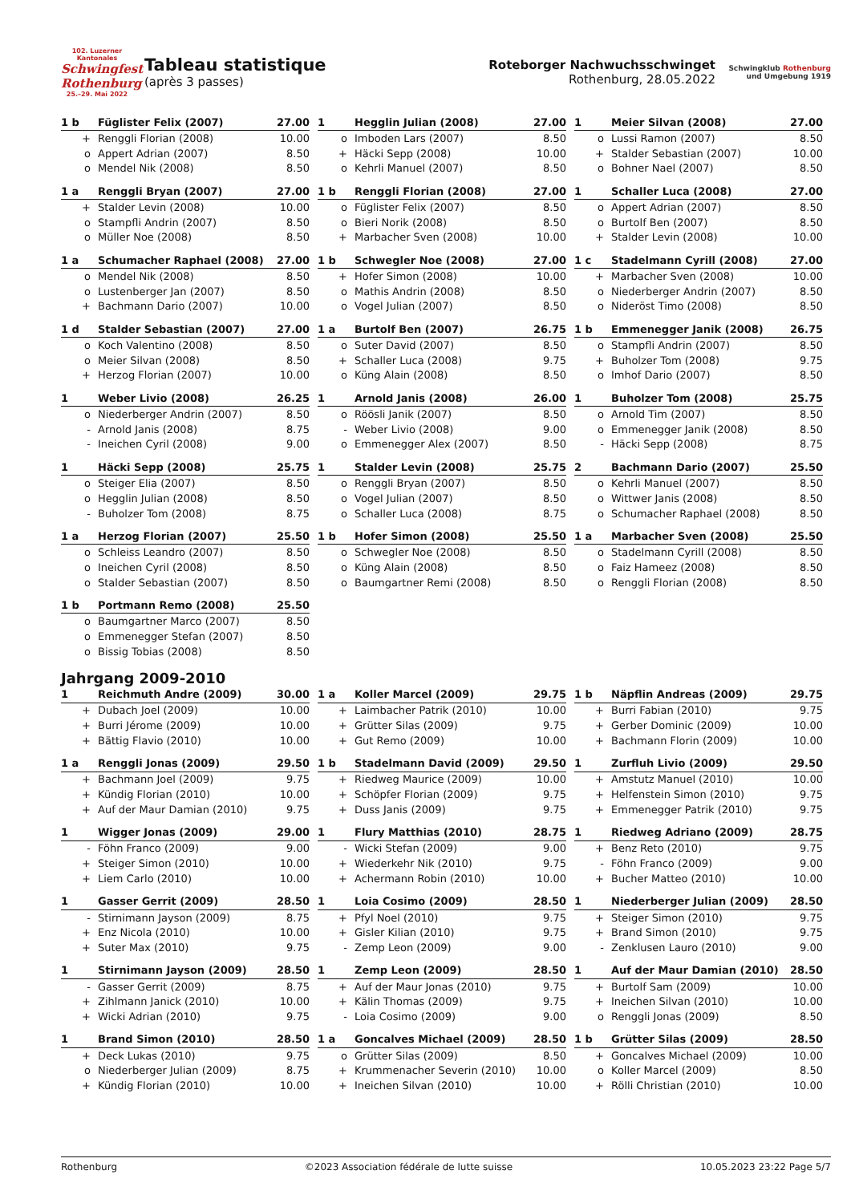102. Luzerner Kantonales
Schwingfest Rothenburg
25.–29. Mai 2022
Tableau statistique
(après 3 passes)
Roteborger Nachwuchsschwinget
Rothenburg, 28.05.2022
Schwingklub Rothenburg
und Umgebung 1919
| 1 b | Füglister Felix (2007) | 27.00 |
| + | Renggli Florian (2008) | 10.00 |
| o | Appert Adrian (2007) | 8.50 |
| o | Mendel Nik (2008) | 8.50 |
| 1 | Hegglin Julian (2008) | 27.00 |
| o | Imboden Lars (2007) | 8.50 |
| + | Häcki Sepp (2008) | 10.00 |
| o | Kehrli Manuel (2007) | 8.50 |
| 1 | Meier Silvan (2008) | 27.00 |
| o | Lussi Ramon (2007) | 8.50 |
| + | Stalder Sebastian (2007) | 10.00 |
| o | Bohner Nael (2007) | 8.50 |
| 1 a | Renggli Bryan (2007) | 27.00 |
| + | Stalder Levin (2008) | 10.00 |
| o | Stampfli Andrin (2007) | 8.50 |
| o | Müller Noe (2008) | 8.50 |
| 1 b | Renggli Florian (2008) | 27.00 |
| o | Füglister Felix (2007) | 8.50 |
| o | Bieri Norik (2008) | 8.50 |
| + | Marbacher Sven (2008) | 10.00 |
| 1 | Schaller Luca (2008) | 27.00 |
| o | Appert Adrian (2007) | 8.50 |
| o | Burtolf Ben (2007) | 8.50 |
| + | Stalder Levin (2008) | 10.00 |
| 1 a | Schumacher Raphael (2008) | 27.00 |
| o | Mendel Nik (2008) | 8.50 |
| o | Lustenberger Jan (2007) | 8.50 |
| + | Bachmann Dario (2007) | 10.00 |
| 1 b | Schwegler Noe (2008) | 27.00 |
| + | Hofer Simon (2008) | 10.00 |
| o | Mathis Andrin (2008) | 8.50 |
| o | Vogel Julian (2007) | 8.50 |
| 1 c | Stadelmann Cyrill (2008) | 27.00 |
| + | Marbacher Sven (2008) | 10.00 |
| o | Niederberger Andrin (2007) | 8.50 |
| o | Nideröst Timo (2008) | 8.50 |
| 1 d | Stalder Sebastian (2007) | 27.00 |
| o | Koch Valentino (2008) | 8.50 |
| o | Meier Silvan (2008) | 8.50 |
| + | Herzog Florian (2007) | 10.00 |
| 1 a | Burtolf Ben (2007) | 26.75 |
| o | Suter David (2007) | 8.50 |
| + | Schaller Luca (2008) | 9.75 |
| o | Küng Alain (2008) | 8.50 |
| 1 b | Emmenegger Janik (2008) | 26.75 |
| o | Stampfli Andrin (2007) | 8.50 |
| + | Buholzer Tom (2008) | 9.75 |
| o | Imhof Dario (2007) | 8.50 |
| 1 | Weber Livio (2008) | 26.25 |
| o | Niederberger Andrin (2007) | 8.50 |
| - | Arnold Janis (2008) | 8.75 |
| - | Ineichen Cyril (2008) | 9.00 |
| 1 | Arnold Janis (2008) | 26.00 |
| o | Röösli Janik (2007) | 8.50 |
| - | Weber Livio (2008) | 9.00 |
| o | Emmenegger Alex (2007) | 8.50 |
| 1 | Buholzer Tom (2008) | 25.75 |
| o | Arnold Tim (2007) | 8.50 |
| o | Emmenegger Janik (2008) | 8.50 |
| - | Häcki Sepp (2008) | 8.75 |
| 1 | Häcki Sepp (2008) | 25.75 |
| o | Steiger Elia (2007) | 8.50 |
| o | Hegglin Julian (2008) | 8.50 |
| - | Buholzer Tom (2008) | 8.75 |
| 1 | Stalder Levin (2008) | 25.75 |
| o | Renggli Bryan (2007) | 8.50 |
| o | Vogel Julian (2007) | 8.50 |
| o | Schaller Luca (2008) | 8.75 |
| 2 | Bachmann Dario (2007) | 25.50 |
| o | Kehrli Manuel (2007) | 8.50 |
| o | Wittwer Janis (2008) | 8.50 |
| o | Schumacher Raphael (2008) | 8.50 |
| 1 a | Herzog Florian (2007) | 25.50 |
| o | Schleiss Leandro (2007) | 8.50 |
| o | Ineichen Cyril (2008) | 8.50 |
| o | Stalder Sebastian (2007) | 8.50 |
| 1 b | Hofer Simon (2008) | 25.50 |
| o | Schwegler Noe (2008) | 8.50 |
| o | Küng Alain (2008) | 8.50 |
| o | Baumgartner Remi (2008) | 8.50 |
| 1 a | Marbacher Sven (2008) | 25.50 |
| o | Stadelmann Cyrill (2008) | 8.50 |
| o | Faiz Hameez (2008) | 8.50 |
| o | Renggli Florian (2008) | 8.50 |
| 1 b | Portmann Remo (2008) | 25.50 |
| o | Baumgartner Marco (2007) | 8.50 |
| o | Emmenegger Stefan (2007) | 8.50 |
| o | Bissig Tobias (2008) | 8.50 |
Jahrgang 2009-2010
| 1 | Reichmuth Andre (2009) | 30.00 |
| + | Dubach Joel (2009) | 10.00 |
| + | Burri Jérome (2009) | 10.00 |
| + | Bättig Flavio (2010) | 10.00 |
| 1 a | Koller Marcel (2009) | 29.75 |
| + | Laimbacher Patrik (2010) | 10.00 |
| + | Grütter Silas (2009) | 9.75 |
| + | Gut Remo (2009) | 10.00 |
| 1 b | Näpflin Andreas (2009) | 29.75 |
| + | Burri Fabian (2010) | 9.75 |
| + | Gerber Dominic (2009) | 10.00 |
| + | Bachmann Florin (2009) | 10.00 |
| 1 a | Renggli Jonas (2009) | 29.50 |
| + | Bachmann Joel (2009) | 9.75 |
| + | Kündig Florian (2010) | 10.00 |
| + | Auf der Maur Damian (2010) | 9.75 |
| 1 b | Stadelmann David (2009) | 29.50 |
| + | Riedweg Maurice (2009) | 10.00 |
| + | Schöpfer Florian (2009) | 9.75 |
| + | Duss Janis (2009) | 9.75 |
| 1 | Zurfluh Livio (2009) | 29.50 |
| + | Amstutz Manuel (2010) | 10.00 |
| + | Helfenstein Simon (2010) | 9.75 |
| + | Emmenegger Patrik (2010) | 9.75 |
| 1 | Wigger Jonas (2009) | 29.00 |
| - | Föhn Franco (2009) | 9.00 |
| + | Steiger Simon (2010) | 10.00 |
| + | Liem Carlo (2010) | 10.00 |
| 1 | Flury Matthias (2010) | 28.75 |
| - | Wicki Stefan (2009) | 9.00 |
| + | Wiederkehr Nik (2010) | 9.75 |
| + | Achermann Robin (2010) | 10.00 |
| 1 | Riedweg Adriano (2009) | 28.75 |
| + | Benz Reto (2010) | 9.75 |
| - | Föhn Franco (2009) | 9.00 |
| + | Bucher Matteo (2010) | 10.00 |
| 1 | Gasser Gerrit (2009) | 28.50 |
| - | Stirnimann Jayson (2009) | 8.75 |
| + | Enz Nicola (2010) | 10.00 |
| + | Suter Max (2010) | 9.75 |
| 1 | Loia Cosimo (2009) | 28.50 |
| + | Pfyl Noel (2010) | 9.75 |
| + | Gisler Kilian (2010) | 9.75 |
| - | Zemp Leon (2009) | 9.00 |
| 1 | Niederberger Julian (2009) | 28.50 |
| + | Steiger Simon (2010) | 9.75 |
| + | Brand Simon (2010) | 9.75 |
| - | Zenklusen Lauro (2010) | 9.00 |
| 1 | Stirnimann Jayson (2009) | 28.50 |
| - | Gasser Gerrit (2009) | 8.75 |
| + | Zihlmann Janick (2010) | 10.00 |
| + | Wicki Adrian (2010) | 9.75 |
| 1 | Zemp Leon (2009) | 28.50 |
| + | Auf der Maur Jonas (2010) | 9.75 |
| + | Kälin Thomas (2009) | 9.75 |
| - | Loia Cosimo (2009) | 9.00 |
| 1 | Auf der Maur Damian (2010) | 28.50 |
| + | Burtolf Sam (2009) | 10.00 |
| + | Ineichen Silvan (2010) | 10.00 |
| o | Renggli Jonas (2009) | 8.50 |
| 1 | Brand Simon (2010) | 28.50 |
| + | Deck Lukas (2010) | 9.75 |
| o | Niederberger Julian (2009) | 8.75 |
| + | Kündig Florian (2010) | 10.00 |
| 1 a | Goncalves Michael (2009) | 28.50 |
| o | Grütter Silas (2009) | 8.50 |
| + | Krummenacher Severin (2010) | 10.00 |
| + | Ineichen Silvan (2010) | 10.00 |
| 1 b | Grütter Silas (2009) | 28.50 |
| + | Goncalves Michael (2009) | 10.00 |
| o | Koller Marcel (2009) | 8.50 |
| + | Rölli Christian (2010) | 10.00 |
Rothenburg ©2023 Association fédérale de lutte suisse 10.05.2023 23:22 Page 5/7